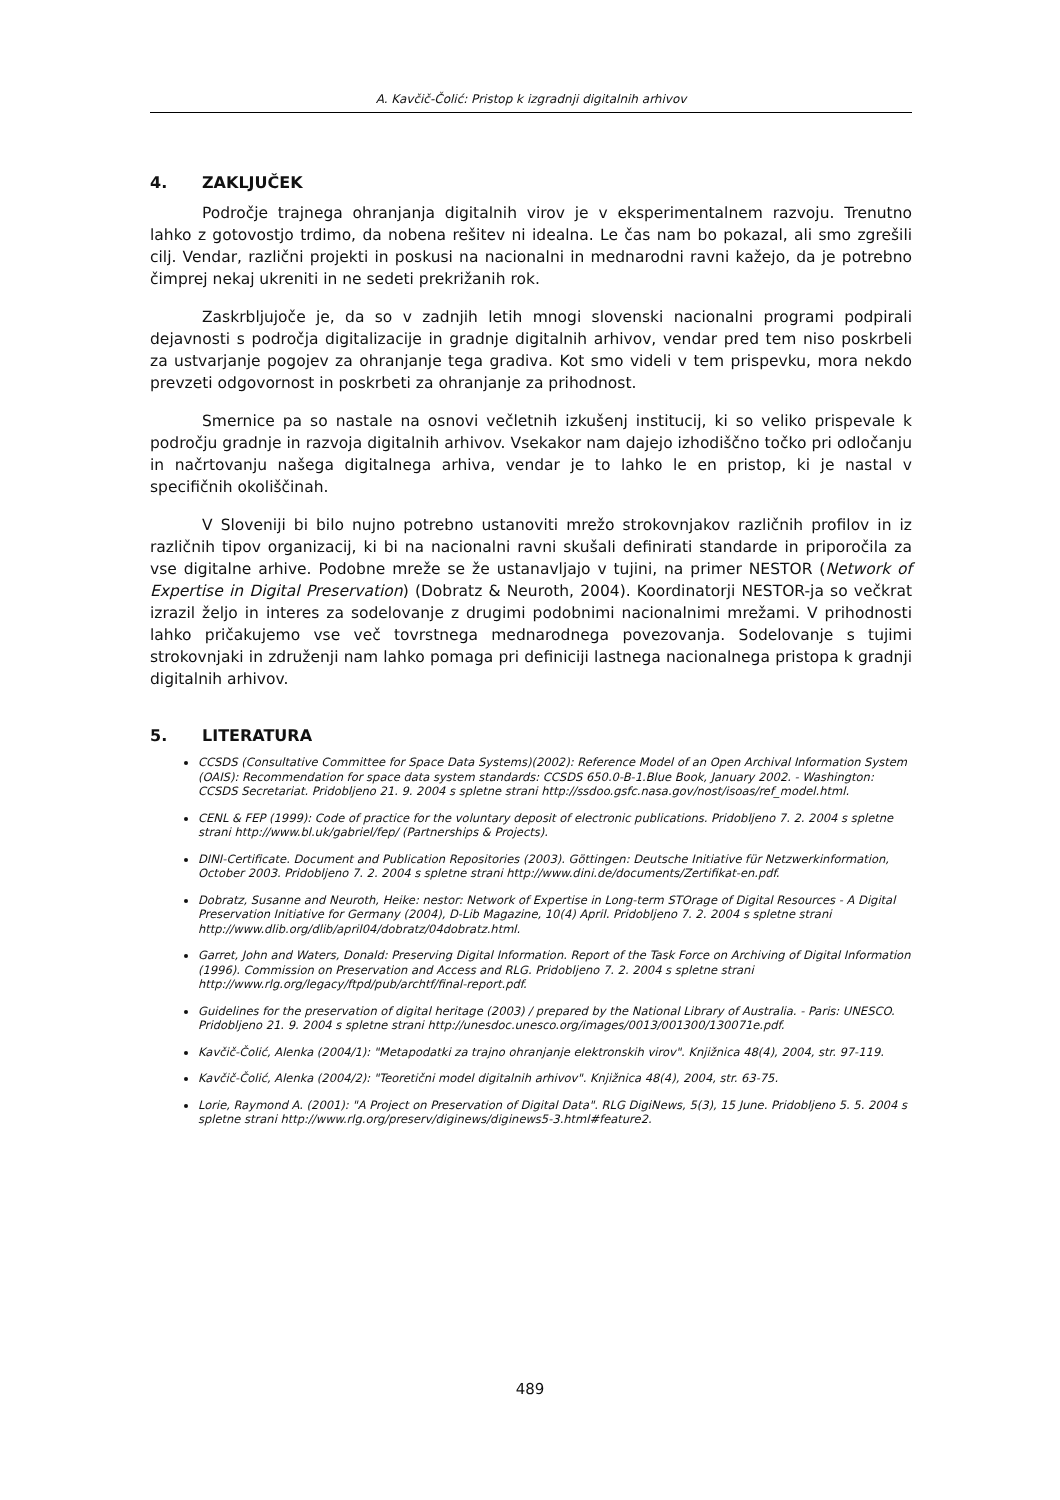A. Kavčič-Čolić: Pristop k izgradnji digitalnih arhivov
4. ZAKLJUČEK
Področje trajnega ohranjanja digitalnih virov je v eksperimentalnem razvoju. Trenutno lahko z gotovostjo trdimo, da nobena rešitev ni idealna. Le čas nam bo pokazal, ali smo zgrešili cilj. Vendar, različni projekti in poskusi na nacionalni in mednarodni ravni kažejo, da je potrebno čimprej nekaj ukreniti in ne sedeti prekrižanih rok.
Zaskrbljujoče je, da so v zadnjih letih mnogi slovenski nacionalni programi podpirali dejavnosti s področja digitalizacije in gradnje digitalnih arhivov, vendar pred tem niso poskrbeli za ustvarjanje pogojev za ohranjanje tega gradiva. Kot smo videli v tem prispevku, mora nekdo prevzeti odgovornost in poskrbeti za ohranjanje za prihodnost.
Smernice pa so nastale na osnovi večletnih izkušenj institucij, ki so veliko prispevale k področju gradnje in razvoja digitalnih arhivov. Vsekakor nam dajejo izhodiščno točko pri odločanju in načrtovanju našega digitalnega arhiva, vendar je to lahko le en pristop, ki je nastal v specifičnih okoliščinah.
V Sloveniji bi bilo nujno potrebno ustanoviti mrežo strokovnjakov različnih profilov in iz različnih tipov organizacij, ki bi na nacionalni ravni skušali definirati standarde in priporočila za vse digitalne arhive. Podobne mreže se že ustanavljajo v tujini, na primer NESTOR (Network of Expertise in Digital Preservation) (Dobratz & Neuroth, 2004). Koordinatorji NESTOR-ja so večkrat izrazil željo in interes za sodelovanje z drugimi podobnimi nacionalnimi mrežami. V prihodnosti lahko pričakujemo vse več tovrstnega mednarodnega povezovanja. Sodelovanje s tujimi strokovnjaki in združenji nam lahko pomaga pri definiciji lastnega nacionalnega pristopa k gradnji digitalnih arhivov.
5. LITERATURA
CCSDS (Consultative Committee for Space Data Systems)(2002): Reference Model of an Open Archival Information System (OAIS): Recommendation for space data system standards: CCSDS 650.0-B-1.Blue Book, January 2002. - Washington: CCSDS Secretariat. Pridobljeno 21. 9. 2004 s spletne strani http://ssdoo.gsfc.nasa.gov/nost/isoas/ref_model.html.
CENL & FEP (1999): Code of practice for the voluntary deposit of electronic publications. Pridobljeno 7. 2. 2004 s spletne strani http://www.bl.uk/gabriel/fep/ (Partnerships & Projects).
DINI-Certificate. Document and Publication Repositories (2003). Göttingen: Deutsche Initiative für Netzwerkinformation, October 2003. Pridobljeno 7. 2. 2004 s spletne strani http://www.dini.de/documents/Zertifikat-en.pdf.
Dobratz, Susanne and Neuroth, Heike: nestor: Network of Expertise in Long-term STOrage of Digital Resources - A Digital Preservation Initiative for Germany (2004), D-Lib Magazine, 10(4) April. Pridobljeno 7. 2. 2004 s spletne strani http://www.dlib.org/dlib/april04/dobratz/04dobratz.html.
Garret, John and Waters, Donald: Preserving Digital Information. Report of the Task Force on Archiving of Digital Information (1996). Commission on Preservation and Access and RLG. Pridobljeno 7. 2. 2004 s spletne strani http://www.rlg.org/legacy/ftpd/pub/archtf/final-report.pdf.
Guidelines for the preservation of digital heritage (2003) / prepared by the National Library of Australia. - Paris: UNESCO. Pridobljeno 21. 9. 2004 s spletne strani http://unesdoc.unesco.org/images/0013/001300/130071e.pdf.
Kavčič-Čolić, Alenka (2004/1): "Metapodatki za trajno ohranjanje elektronskih virov". Knjižnica 48(4), 2004, str. 97-119.
Kavčič-Čolić, Alenka (2004/2): "Teoretični model digitalnih arhivov". Knjižnica 48(4), 2004, str. 63-75.
Lorie, Raymond A. (2001): "A Project on Preservation of Digital Data". RLG DigiNews, 5(3), 15 June. Pridobljeno 5. 5. 2004 s spletne strani http://www.rlg.org/preserv/diginews/diginews5-3.html#feature2.
489